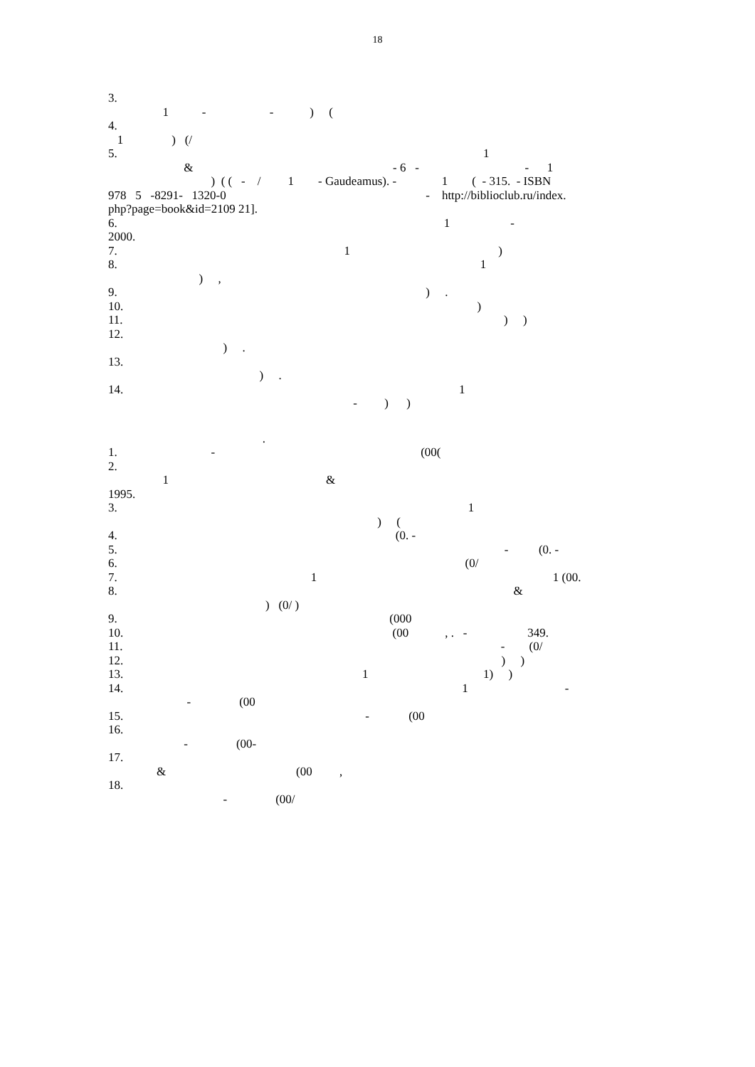18
3.
1 - - ) (
4.
1 ) (/
5. 1
& - 6 - - 1
) ( ( - / 1 - Gaudeamus). - 1 ( - 315. - ISBN
978 5 -8291- 1320-0 - http://biblioclub.ru/index.
php?page=book&id=2109 21].
6. 1 -
2000.
7. 1 )
8. 1
) ,
9. ) .
10. )
11. ) )
12.
) .
13.
) .
14. 1
- ) )
.
1. - (00(
2.
1 &
1995.
3. 1
) (
4. (0. -
5. - (0. -
6. (0/
7. 1 1 (00.
8. &
) (0/ )
9. (000
10. (00 , . - 349.
11. - (0/
12. ) )
13. 1 1) )
14. 1 -
- (00
15. - (00
16.
- (00-
17.
& (00 ,
18.
- (00/